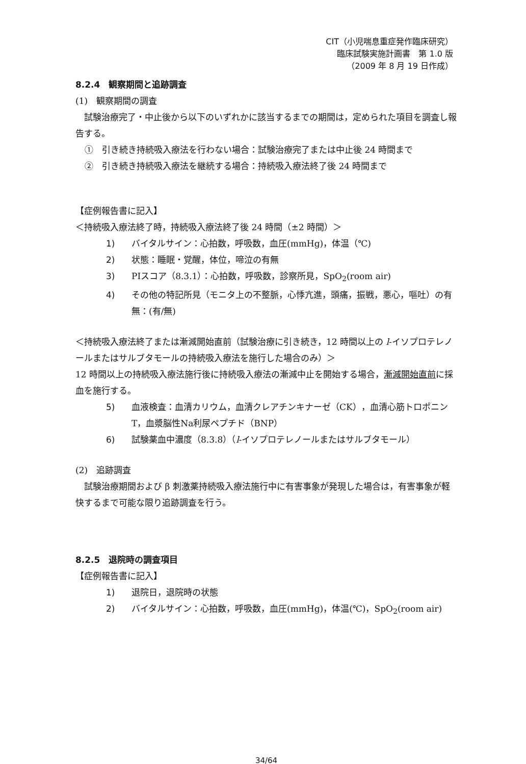CIT（小児喘息重症発作臨床研究）
臨床試験実施計画書　第 1.0 版
（2009 年 8 月 19 日作成）
8.2.4　観察期間と追跡調査
(1)　観察期間の調査
試験治療完了・中止後から以下のいずれかに該当するまでの期間は，定められた項目を調査し報告する。
①　引き続き持続吸入療法を行わない場合：試験治療完了または中止後 24 時間まで
②　引き続き持続吸入療法を継続する場合：持続吸入療法終了後 24 時間まで
【症例報告書に記入】
＜持続吸入療法終了時，持続吸入療法終了後 24 時間（±2 時間）＞
1) バイタルサイン：心拍数，呼吸数，血圧(mmHg)，体温（℃)
2) 状態：睡眠・覚醒，体位，啼泣の有無
3) PIスコア（8.3.1）：心拍数，呼吸数，診察所見，SpO<sub>2</sub>(room air)
4) その他の特記所見（モニタ上の不整脈，心悸亢進，頭痛，振戦，悪心，嘔吐）の有無：(有/無)
＜持続吸入療法終了または漸減開始直前（試験治療に引き続き，12 時間以上の l-イソプロテレノールまたはサルブタモールの持続吸入療法を施行した場合のみ）＞
12 時間以上の持続吸入療法施行後に持続吸入療法の漸減中止を開始する場合，漸減開始直前に採血を施行する。
5) 血液検査：血清カリウム，血清クレアチンキナーゼ（CK），血清心筋トロポニンT，血漿脳性Na利尿ペプチド（BNP）
6) 試験薬血中濃度（8.3.8）（l-イソプロテレノールまたはサルブタモール）
(2)　追跡調査
試験治療期間および β 刺激薬持続吸入療法施行中に有害事象が発現した場合は，有害事象が軽快するまで可能な限り追跡調査を行う。
8.2.5　退院時の調査項目
【症例報告書に記入】
1) 退院日，退院時の状態
2) バイタルサイン：心拍数，呼吸数，血圧(mmHg)，体温(℃)，SpO<sub>2</sub>(room air)
34/64